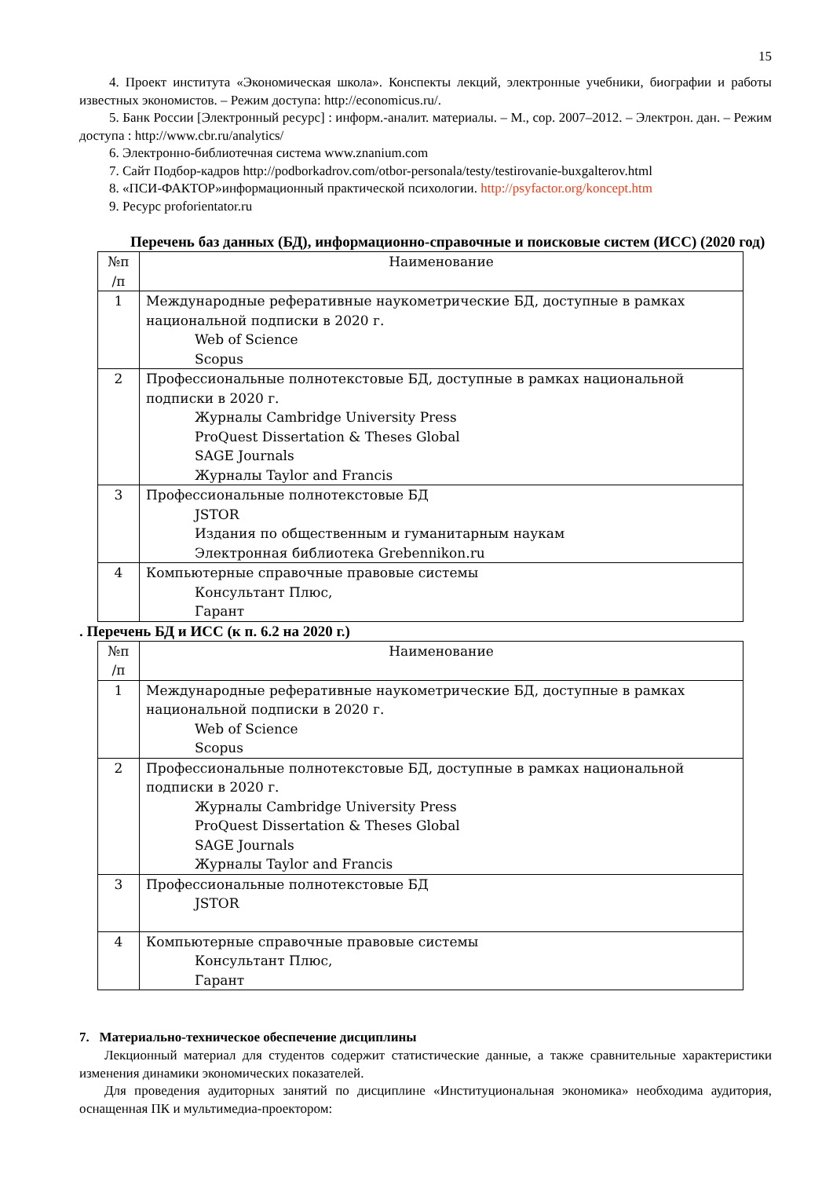15
4. Проект института «Экономическая школа». Конспекты лекций, электронные учебники, биографии и работы известных экономистов. – Режим доступа: http://economicus.ru/.
5. Банк России [Электронный ресурс] : информ.-аналит. материалы. – М., cop. 2007–2012. – Электрон. дан. – Режим доступа : http://www.cbr.ru/analytics/
6. Электронно-библиотечная система www.znanium.com
7. Сайт Подбор-кадров http://podborkadrov.com/otbor-personala/testy/testirovanie-buxgalterov.html
8. «ПСИ-ФАКТОР»информационный практической психологии. http://psyfactor.org/koncept.htm
9. Ресурс proforientator.ru
Перечень баз данных (БД), информационно-справочные и поисковые систем (ИСС) (2020 год)
| №п /п | Наименование |
| 1 | Международные реферативные наукометрические БД, доступные в рамках национальной подписки в 2020 г. Web of Science Scopus |
| 2 | Профессиональные полнотекстовые БД, доступные в рамках национальной подписки в 2020 г. Журналы Cambridge University Press ProQuest Dissertation & Theses Global SAGE Journals Журналы Taylor and Francis |
| 3 | Профессиональные полнотекстовые БД JSTOR Издания по общественным и гуманитарным наукам Электронная библиотека Grebennikon.ru |
| 4 | Компьютерные справочные правовые системы Консультант Плюс, Гарант |
. Перечень БД и ИСС (к п. 6.2 на 2020 г.)
| №п /п | Наименование |
| 1 | Международные реферативные наукометрические БД, доступные в рамках национальной подписки в 2020 г. Web of Science Scopus |
| 2 | Профессиональные полнотекстовые БД, доступные в рамках национальной подписки в 2020 г. Журналы Cambridge University Press ProQuest Dissertation & Theses Global SAGE Journals Журналы Taylor and Francis |
| 3 | Профессиональные полнотекстовые БД JSTOR |
| 4 | Компьютерные справочные правовые системы Консультант Плюс, Гарант |
7. Материально-техническое обеспечение дисциплины
Лекционный материал для студентов содержит статистические данные, а также сравнительные характеристики изменения динамики экономических показателей.
Для проведения аудиторных занятий по дисциплине «Институциональная экономика» необходима аудитория, оснащенная ПК и мультимедиа-проектором: